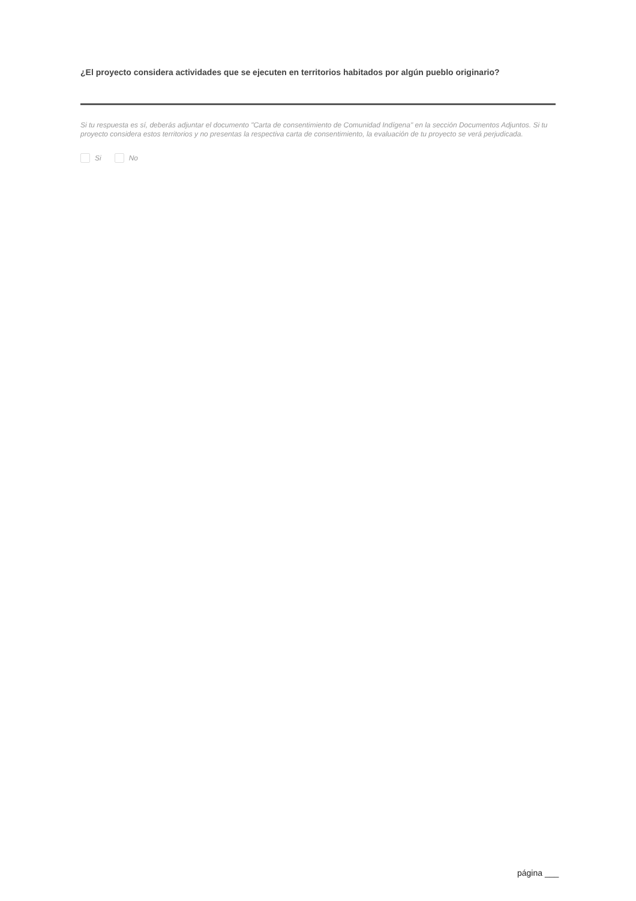¿El proyecto considera actividades que se ejecuten en territorios habitados por algún pueblo originario?
Si tu respuesta es sí, deberás adjuntar el documento "Carta de consentimiento de Comunidad Indígena" en la sección Documentos Adjuntos. Si tu proyecto considera estos territorios y no presentas la respectiva carta de consentimiento, la evaluación de tu proyecto se verá perjudicada.
Si No
página ___